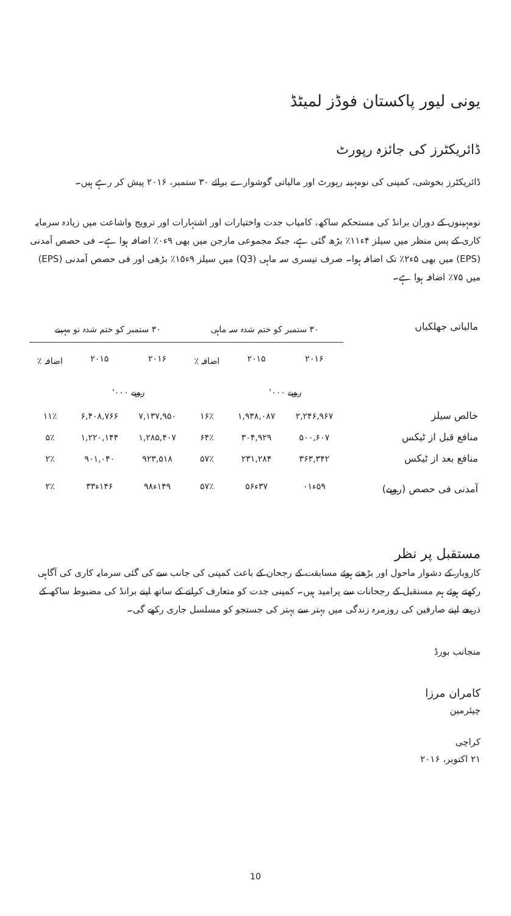یونی لیور پاکستان فوڈز لمیٹڈ
ڈائریکٹرز کی جائزہ رپورٹ
ڈائریکٹرز بخوشی، کمپنی کی نومہینہ رپورٹ اور مالیاتی گوشوارے برائے ۳۰ ستمبر، ۲۰۱۶ پیش کر رہے ہیں۔
نومہینوں کے دوران برانڈ کی مستحکم ساکھ، کامیاب جدت واختیارات اور اشتہارات اور ترویج واشاعت میں زیادہ سرمایہ کاری کے پس منظر میں سیلز ۴ء۱۱٪ بڑھ گئی ہے، جبکہ مجموعی مارجن میں بھی ۹ء۰٪ اضافہ ہوا ہے۔ فی حصص آمدنی (EPS) میں بھی ۵ء۲٪ تک اضافہ ہوا۔ صرف تیسری سہ ماہی (Q3) میں سیلز ۹ء۱۵٪ بڑھی اور فی حصص آمدنی (EPS) میں ۷۵٪ اضافہ ہوا ہے۔
| مالیاتی جھلکیاں | ۳۰ ستمبر کو ختم شدہ سہ ماہی | | | ۳۰ ستمبر کو ختم شدہ نو مہینے | | |
| --- | --- | --- | --- | --- | --- | --- |
| | ۲۰۱۶ | ۲۰۱۵ | اضافہ ٪ | ۲۰۱۶ | ۲۰۱۵ | اضافہ ٪ |
| | روپے ۰۰۰' | | | روپے ۰۰۰' | | |
| خالص سیلز | ۲,۲۴۶,۹۶۷ | ۱,۹۳۸,۰۸۷ | ۱۶٪ | ۷,۱۳۷,۹۵۰ | ۶,۴۰۸,۷۶۶ | ۱۱٪ |
| منافع قبل از ٹیکس | ۵۰۰,۶۰۷ | ۳۰۴,۹۲۹ | ۶۴٪ | ۱,۲۸۵,۴۰۷ | ۱,۲۲۰,۱۴۴ | ۵٪ |
| منافع بعد از ٹیکس | ۳۶۳,۳۴۲ | ۲۳۱,۲۸۴ | ۵۷٪ | ۹۲۳,۵۱۸ | ۹۰۱,۰۴۰ | ۲٪ |
| آمدنی فی حصص (روپے) | ۵۹ء۰۱ | ۳۷ء۵۶ | ۵۷٪ | ۱۴۹ء۹۸ | ۱۴۶ء۳۳ | ۲٪ |
مستقبل پر نظر
کاروبار کے دشوار ماحول اور بڑھتے ہوئے مسابقت کے رجحان کے باعث کمپنی کی جانب سے کی گئی سرمایہ کاری کی آگاہی رکھتے ہوئے ہم مستقبل کے رجحانات سے پرامید ہیں۔ کمپنی جدت کو متعارف کرانے کے ساتھ اپنے برانڈ کی مضبوط ساکھ کے ذریعے اپنے صارفین کی روزمرہ زندگی میں بہتر سے بہتر کی جستجو کو مسلسل جاری رکھے گی۔
منجانب بورڈ
کامران مرزا
چیئرمین
کراچی
۲۱ اکتوبر، ۲۰۱۶
10